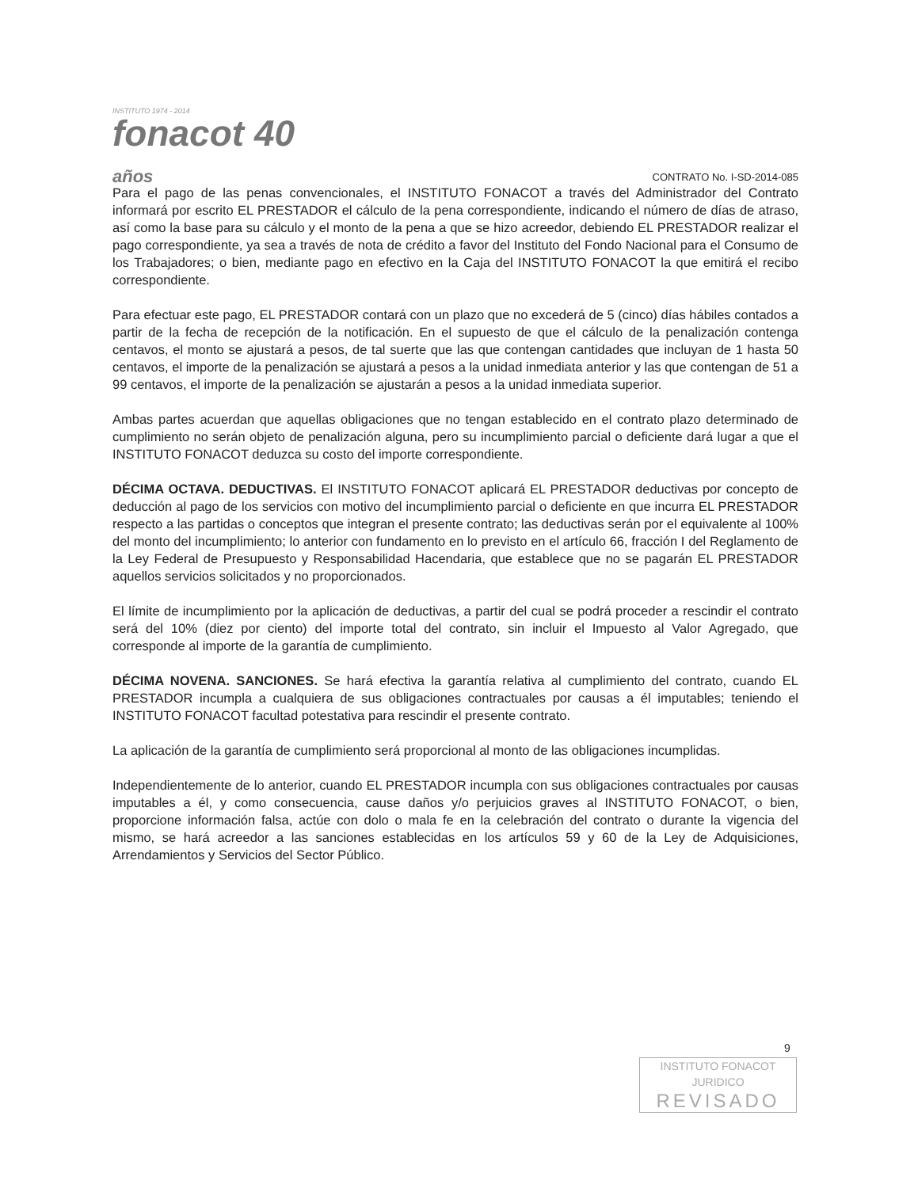INSTITUTO 1974 - 2014
fonacot 40 años
CONTRATO No. I-SD-2014-085
Para el pago de las penas convencionales, el INSTITUTO FONACOT a través del Administrador del Contrato informará por escrito EL PRESTADOR el cálculo de la pena correspondiente, indicando el número de días de atraso, así como la base para su cálculo y el monto de la pena a que se hizo acreedor, debiendo EL PRESTADOR realizar el pago correspondiente, ya sea a través de nota de crédito a favor del Instituto del Fondo Nacional para el Consumo de los Trabajadores; o bien, mediante pago en efectivo en la Caja del INSTITUTO FONACOT la que emitirá el recibo correspondiente.
Para efectuar este pago, EL PRESTADOR contará con un plazo que no excederá de 5 (cinco) días hábiles contados a partir de la fecha de recepción de la notificación. En el supuesto de que el cálculo de la penalización contenga centavos, el monto se ajustará a pesos, de tal suerte que las que contengan cantidades que incluyan de 1 hasta 50 centavos, el importe de la penalización se ajustará a pesos a la unidad inmediata anterior y las que contengan de 51 a 99 centavos, el importe de la penalización se ajustarán a pesos a la unidad inmediata superior.
Ambas partes acuerdan que aquellas obligaciones que no tengan establecido en el contrato plazo determinado de cumplimiento no serán objeto de penalización alguna, pero su incumplimiento parcial o deficiente dará lugar a que el INSTITUTO FONACOT deduzca su costo del importe correspondiente.
DÉCIMA OCTAVA. DEDUCTIVAS. El INSTITUTO FONACOT aplicará EL PRESTADOR deductivas por concepto de deducción al pago de los servicios con motivo del incumplimiento parcial o deficiente en que incurra EL PRESTADOR respecto a las partidas o conceptos que integran el presente contrato; las deductivas serán por el equivalente al 100% del monto del incumplimiento; lo anterior con fundamento en lo previsto en el artículo 66, fracción I del Reglamento de la Ley Federal de Presupuesto y Responsabilidad Hacendaria, que establece que no se pagarán EL PRESTADOR aquellos servicios solicitados y no proporcionados.
El límite de incumplimiento por la aplicación de deductivas, a partir del cual se podrá proceder a rescindir el contrato será del 10% (diez por ciento) del importe total del contrato, sin incluir el Impuesto al Valor Agregado, que corresponde al importe de la garantía de cumplimiento.
DÉCIMA NOVENA. SANCIONES. Se hará efectiva la garantía relativa al cumplimiento del contrato, cuando EL PRESTADOR incumpla a cualquiera de sus obligaciones contractuales por causas a él imputables; teniendo el INSTITUTO FONACOT facultad potestativa para rescindir el presente contrato.
La aplicación de la garantía de cumplimiento será proporcional al monto de las obligaciones incumplidas.
Independientemente de lo anterior, cuando EL PRESTADOR incumpla con sus obligaciones contractuales por causas imputables a él, y como consecuencia, cause daños y/o perjuicios graves al INSTITUTO FONACOT, o bien, proporcione información falsa, actúe con dolo o mala fe en la celebración del contrato o durante la vigencia del mismo, se hará acreedor a las sanciones establecidas en los artículos 59 y 60 de la Ley de Adquisiciones, Arrendamientos y Servicios del Sector Público.
9
INSTITUTO FONACOT
JURIDICO
REVISADO